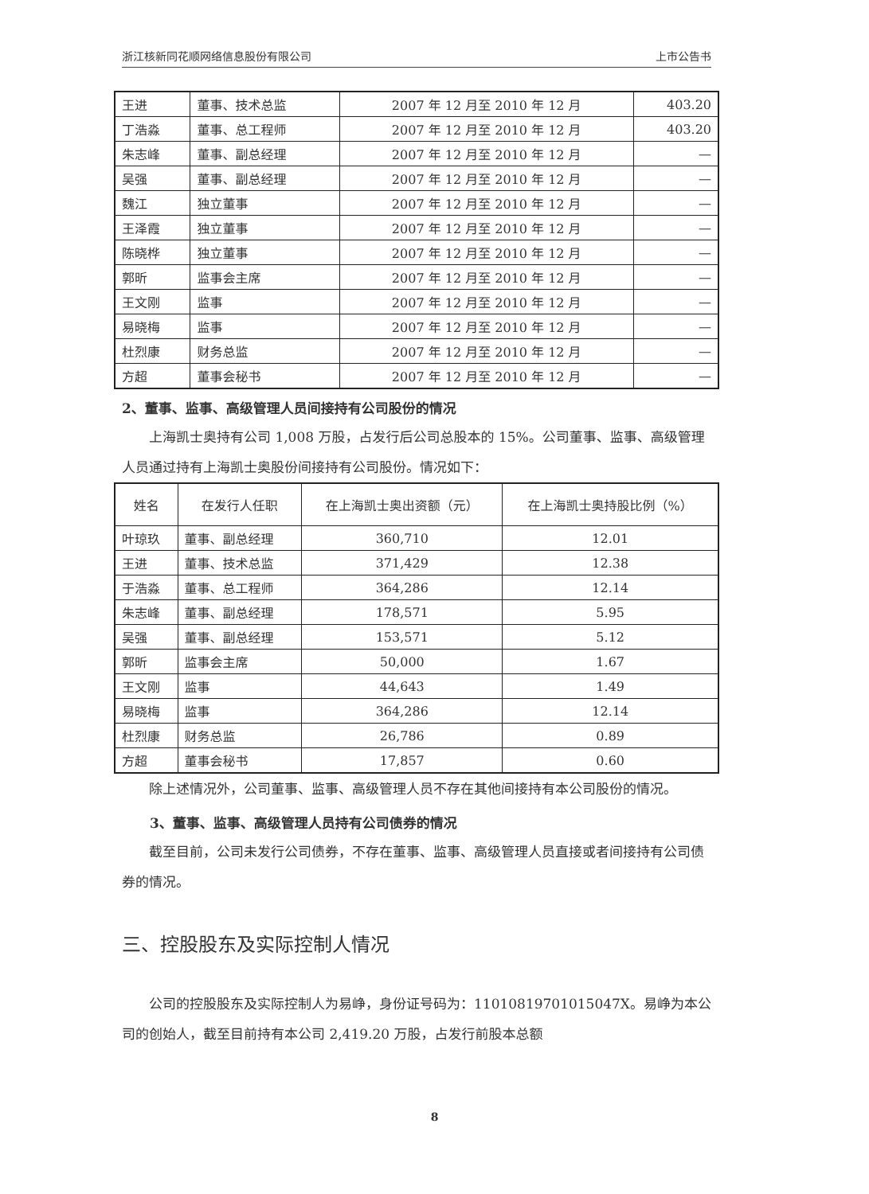浙江核新同花顺网络信息股份有限公司 上市公告书
| 王进 | 董事、技术总监 | 2007 年 12 月至 2010 年 12 月 | 403.20 |
| 丁浩淼 | 董事、总工程师 | 2007 年 12 月至 2010 年 12 月 | 403.20 |
| 朱志峰 | 董事、副总经理 | 2007 年 12 月至 2010 年 12 月 | — |
| 吴强 | 董事、副总经理 | 2007 年 12 月至 2010 年 12 月 | — |
| 魏江 | 独立董事 | 2007 年 12 月至 2010 年 12 月 | — |
| 王泽霞 | 独立董事 | 2007 年 12 月至 2010 年 12 月 | — |
| 陈晓桦 | 独立董事 | 2007 年 12 月至 2010 年 12 月 | — |
| 郭昕 | 监事会主席 | 2007 年 12 月至 2010 年 12 月 | — |
| 王文刚 | 监事 | 2007 年 12 月至 2010 年 12 月 | — |
| 易晓梅 | 监事 | 2007 年 12 月至 2010 年 12 月 | — |
| 杜烈康 | 财务总监 | 2007 年 12 月至 2010 年 12 月 | — |
| 方超 | 董事会秘书 | 2007 年 12 月至 2010 年 12 月 | — |
2、董事、监事、高级管理人员间接持有公司股份的情况
上海凯士奥持有公司 1,008 万股，占发行后公司总股本的 15%。公司董事、监事、高级管理人员通过持有上海凯士奥股份间接持有公司股份。情况如下：
| 姓名 | 在发行人任职 | 在上海凯士奥出资额（元） | 在上海凯士奥持股比例（%） |
| --- | --- | --- | --- |
| 叶琼玖 | 董事、副总经理 | 360,710 | 12.01 |
| 王进 | 董事、技术总监 | 371,429 | 12.38 |
| 于浩淼 | 董事、总工程师 | 364,286 | 12.14 |
| 朱志峰 | 董事、副总经理 | 178,571 | 5.95 |
| 吴强 | 董事、副总经理 | 153,571 | 5.12 |
| 郭昕 | 监事会主席 | 50,000 | 1.67 |
| 王文刚 | 监事 | 44,643 | 1.49 |
| 易晓梅 | 监事 | 364,286 | 12.14 |
| 杜烈康 | 财务总监 | 26,786 | 0.89 |
| 方超 | 董事会秘书 | 17,857 | 0.60 |
除上述情况外，公司董事、监事、高级管理人员不存在其他间接持有本公司股份的情况。
3、董事、监事、高级管理人员持有公司债券的情况
截至目前，公司未发行公司债券，不存在董事、监事、高级管理人员直接或者间接持有公司债券的情况。
三、控股股东及实际控制人情况
公司的控股股东及实际控制人为易峥，身份证号码为：11010819701015047X。易峥为本公司的创始人，截至目前持有本公司 2,419.20 万股，占发行前股本总额
8